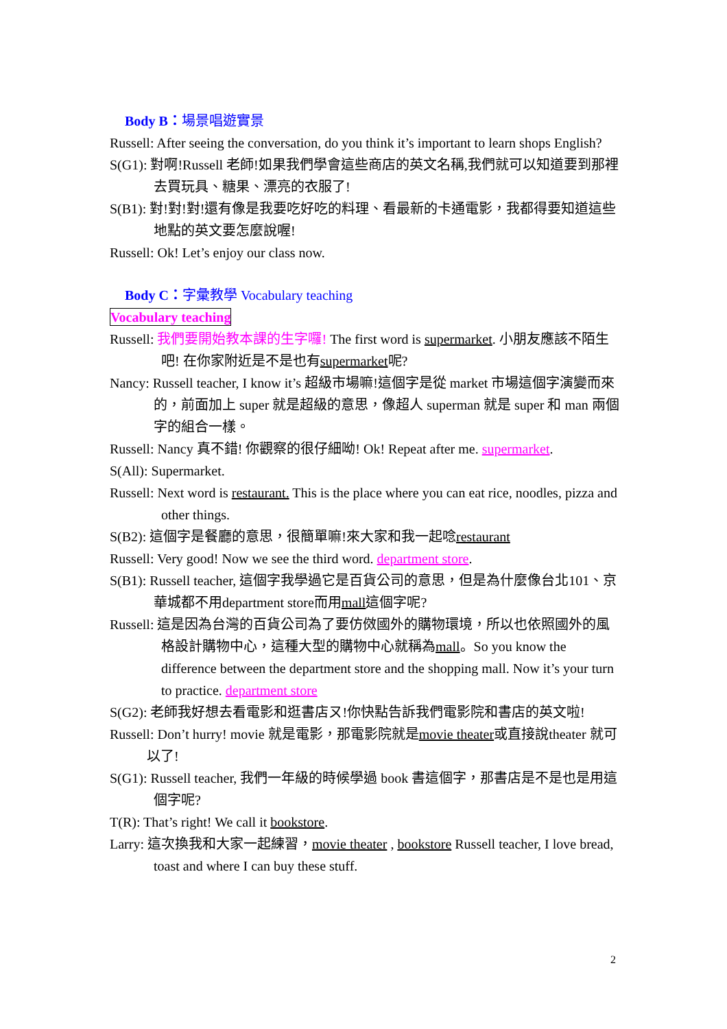Body B：場景唱遊實景
Russell: After seeing the conversation, do you think it’s important to learn shops English?
S(G1): 對啊!Russell 老師!如果我們學會這些商店的英文名稱,我們就可以知道要到那裡去買玩具、糖果、漂亮的衣服了!
S(B1): 對!對!對!還有像是我要吃好吃的料理、看最新的卡通電影，我都得要知道這些地點的英文要怎麼說喔!
Russell: Ok! Let’s enjoy our class now.
Body C：字彙教學 Vocabulary teaching
Vocabulary teaching
Russell: 我們要開始教本課的生字囉! The first word is supermarket. 小朋友應該不陌生吧! 在你家附近是不是也有supermarket呢?
Nancy: Russell teacher, I know it’s 超級市場嘛!這個字是從 market 市場這個字演變而來的，前面加上 super 就是超級的意思，像超人 superman 就是 super 和 man 兩個字的組合一樣。
Russell: Nancy 真不錯! 你觀察的很仔細呦! Ok! Repeat after me. supermarket.
S(All): Supermarket.
Russell: Next word is restaurant. This is the place where you can eat rice, noodles, pizza and other things.
S(B2): 這個字是餐廳的意思，很簡單嘛!來大家和我一起唸restaurant
Russell: Very good! Now we see the third word. department store.
S(B1): Russell teacher, 這個字我學過它是百貨公司的意思，但是為什麼像台北101、京華城都不用department store而用mall這個字呢?
Russell: 這是因為台灣的百貨公司為了要仿傚國外的購物環境，所以也依照國外的風格設計購物中心，這種大型的購物中心就稱為mall。So you know the difference between the department store and the shopping mall. Now it’s your turn to practice. department store
S(G2): 老師我好想去看電影和逛書店ㄡ!你快點告訴我們電影院和書店的英文啦!
Russell: Don’t hurry! movie 就是電影，那電影院就是movie theater或直接說theater 就可以了!
S(G1): Russell teacher, 我們一年級的時候學過 book 書這個字，那書店是不是也是用這個字呢?
T(R): That’s right! We call it bookstore.
Larry: 這次換我和大家一起練習，movie theater , bookstore Russell teacher, I love bread, toast and where I can buy these stuff.
2